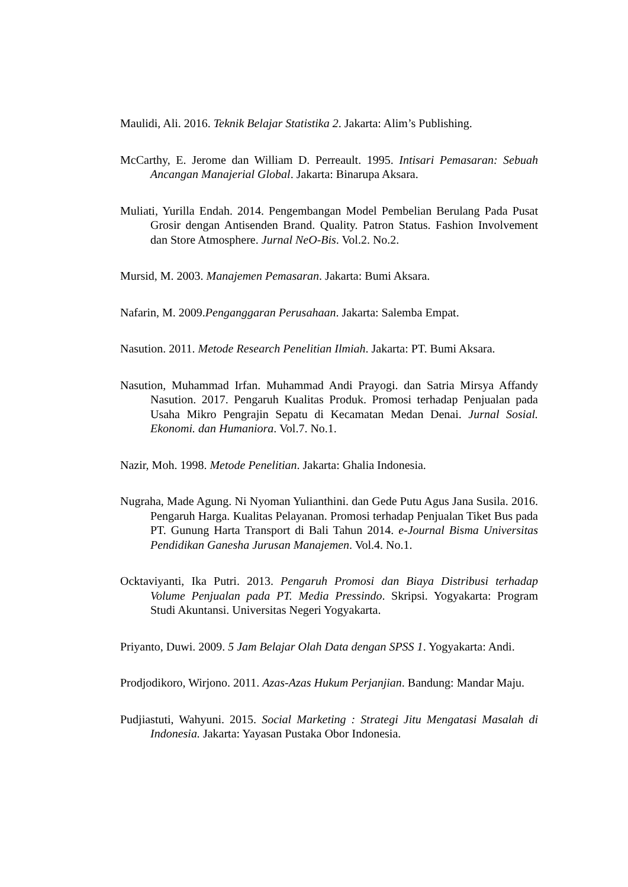Maulidi, Ali. 2016. Teknik Belajar Statistika 2. Jakarta: Alim’s Publishing.
McCarthy, E. Jerome dan William D. Perreault. 1995. Intisari Pemasaran: Sebuah Ancangan Manajerial Global. Jakarta: Binarupa Aksara.
Muliati, Yurilla Endah. 2014. Pengembangan Model Pembelian Berulang Pada Pusat Grosir dengan Antisenden Brand. Quality. Patron Status. Fashion Involvement dan Store Atmosphere. Jurnal NeO-Bis. Vol.2. No.2.
Mursid, M. 2003. Manajemen Pemasaran. Jakarta: Bumi Aksara.
Nafarin, M. 2009.Penganggaran Perusahaan. Jakarta: Salemba Empat.
Nasution. 2011. Metode Research Penelitian Ilmiah. Jakarta: PT. Bumi Aksara.
Nasution, Muhammad Irfan. Muhammad Andi Prayogi. dan Satria Mirsya Affandy Nasution. 2017. Pengaruh Kualitas Produk. Promosi terhadap Penjualan pada Usaha Mikro Pengrajin Sepatu di Kecamatan Medan Denai. Jurnal Sosial. Ekonomi. dan Humaniora. Vol.7. No.1.
Nazir, Moh. 1998. Metode Penelitian. Jakarta: Ghalia Indonesia.
Nugraha, Made Agung. Ni Nyoman Yulianthini. dan Gede Putu Agus Jana Susila. 2016. Pengaruh Harga. Kualitas Pelayanan. Promosi terhadap Penjualan Tiket Bus pada PT. Gunung Harta Transport di Bali Tahun 2014. e-Journal Bisma Universitas Pendidikan Ganesha Jurusan Manajemen. Vol.4. No.1.
Ocktaviyanti, Ika Putri. 2013. Pengaruh Promosi dan Biaya Distribusi terhadap Volume Penjualan pada PT. Media Pressindo. Skripsi. Yogyakarta: Program Studi Akuntansi. Universitas Negeri Yogyakarta.
Priyanto, Duwi. 2009. 5 Jam Belajar Olah Data dengan SPSS 1. Yogyakarta: Andi.
Prodjodikoro, Wirjono. 2011. Azas-Azas Hukum Perjanjian. Bandung: Mandar Maju.
Pudjiastuti, Wahyuni. 2015. Social Marketing : Strategi Jitu Mengatasi Masalah di Indonesia. Jakarta: Yayasan Pustaka Obor Indonesia.